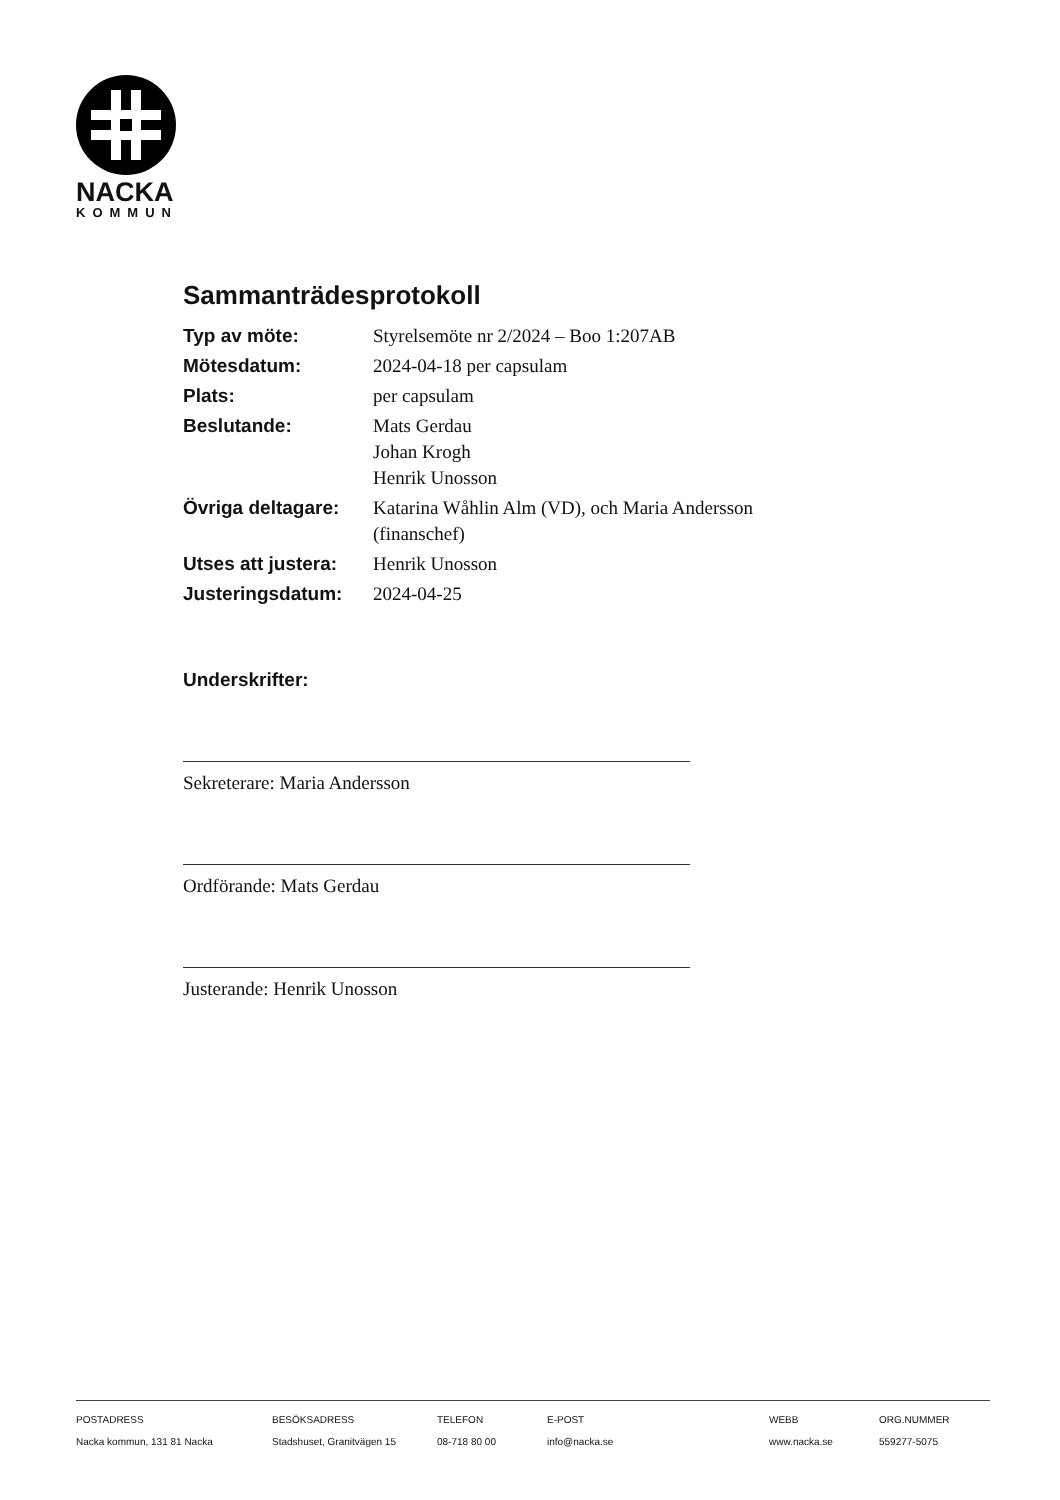NACKA
KOMMUN
Sammanträdesprotokoll
| Typ av möte: | Styrelsemöte nr 2/2024 – Boo 1:207AB |
| Mötesdatum: | 2024-04-18 per capsulam |
| Plats: | per capsulam |
| Beslutande: | Mats Gerdau Johan Krogh Henrik Unosson |
| Övriga deltagare: | Katarina Wåhlin Alm (VD), och Maria Andersson (finanschef) |
| Utses att justera: | Henrik Unosson |
| Justeringsdatum: | 2024-04-25 |
Underskrifter:
Sekreterare: Maria Andersson
Ordförande: Mats Gerdau
Justerande: Henrik Unosson
POSTADRESS
Nacka kommun, 131 81 Nacka
BESÖKSADRESS
Stadshuset, Granitvägen 15
TELEFON
08-718 80 00
E-POST
info@nacka.se
WEBB
www.nacka.se
ORG.NUMMER
559277-5075